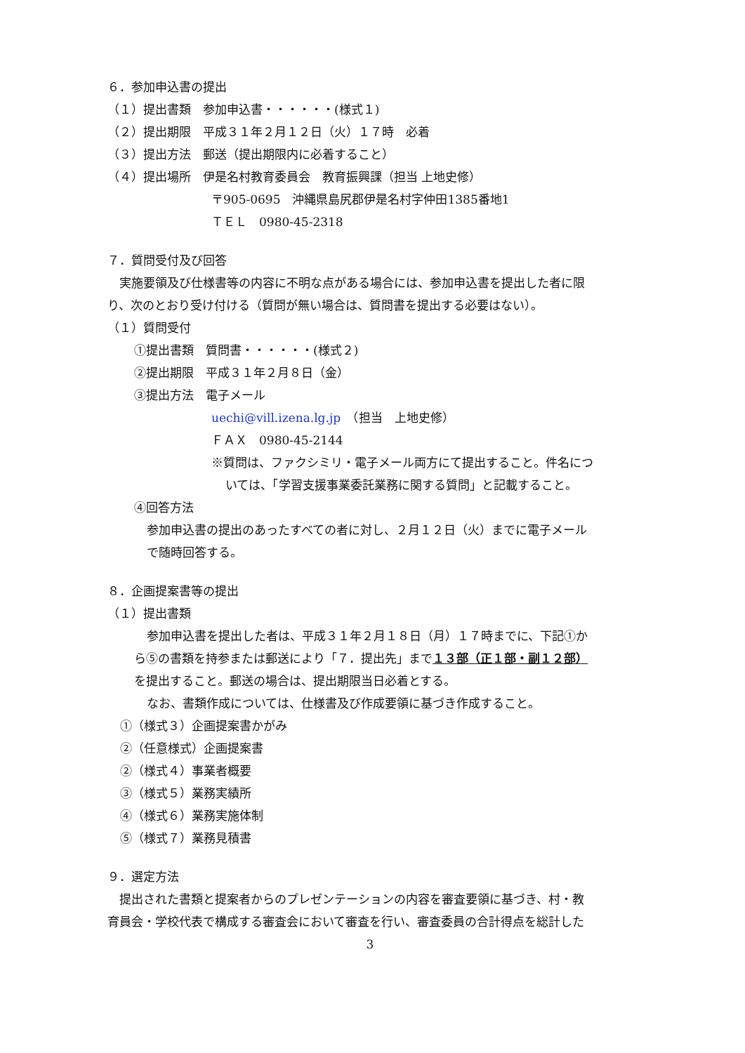６．参加申込書の提出
（１）提出書類　参加申込書・・・・・・(様式１)
（２）提出期限　平成３１年２月１２日（火）１７時　必着
（３）提出方法　郵送（提出期限内に必着すること）
（４）提出場所　伊是名村教育委員会　教育振興課（担当 上地史修）
〒905-0695　沖縄県島尻郡伊是名村字仲田1385番地1
ＴＥＬ　0980-45-2318
７．質問受付及び回答
　実施要領及び仕様書等の内容に不明な点がある場合には、参加申込書を提出した者に限
り、次のとおり受け付ける（質問が無い場合は、質問書を提出する必要はない）。
（１）質問受付
①提出書類　質問書・・・・・・(様式２)
②提出期限　平成３１年２月８日（金）
③提出方法　電子メール
uechi@vill.izena.lg.jp　（担当　上地史修）
ＦＡＸ　0980-45-2144
※質問は、ファクシミリ・電子メール両方にて提出すること。件名につ
いては、「学習支援事業委託業務に関する質問」と記載すること。
④回答方法
参加申込書の提出のあったすべての者に対し、２月１２日（火）までに電子メール
で随時回答する。
８．企画提案書等の提出
（１）提出書類
参加申込書を提出した者は、平成３１年２月１８日（月）１７時までに、下記①か
ら⑤の書類を持参または郵送により「７．提出先」まで１３部（正１部・副１２部）
を提出すること。郵送の場合は、提出期限当日必着とする。
なお、書類作成については、仕様書及び作成要領に基づき作成すること。
①（様式３）企画提案書かがみ
②（任意様式）企画提案書
②（様式４）事業者概要
③（様式５）業務実績所
④（様式６）業務実施体制
⑤（様式７）業務見積書
９．選定方法
　提出された書類と提案者からのプレゼンテーションの内容を審査要領に基づき、村・教
育員会・学校代表で構成する審査会において審査を行い、審査委員の合計得点を総計した
3